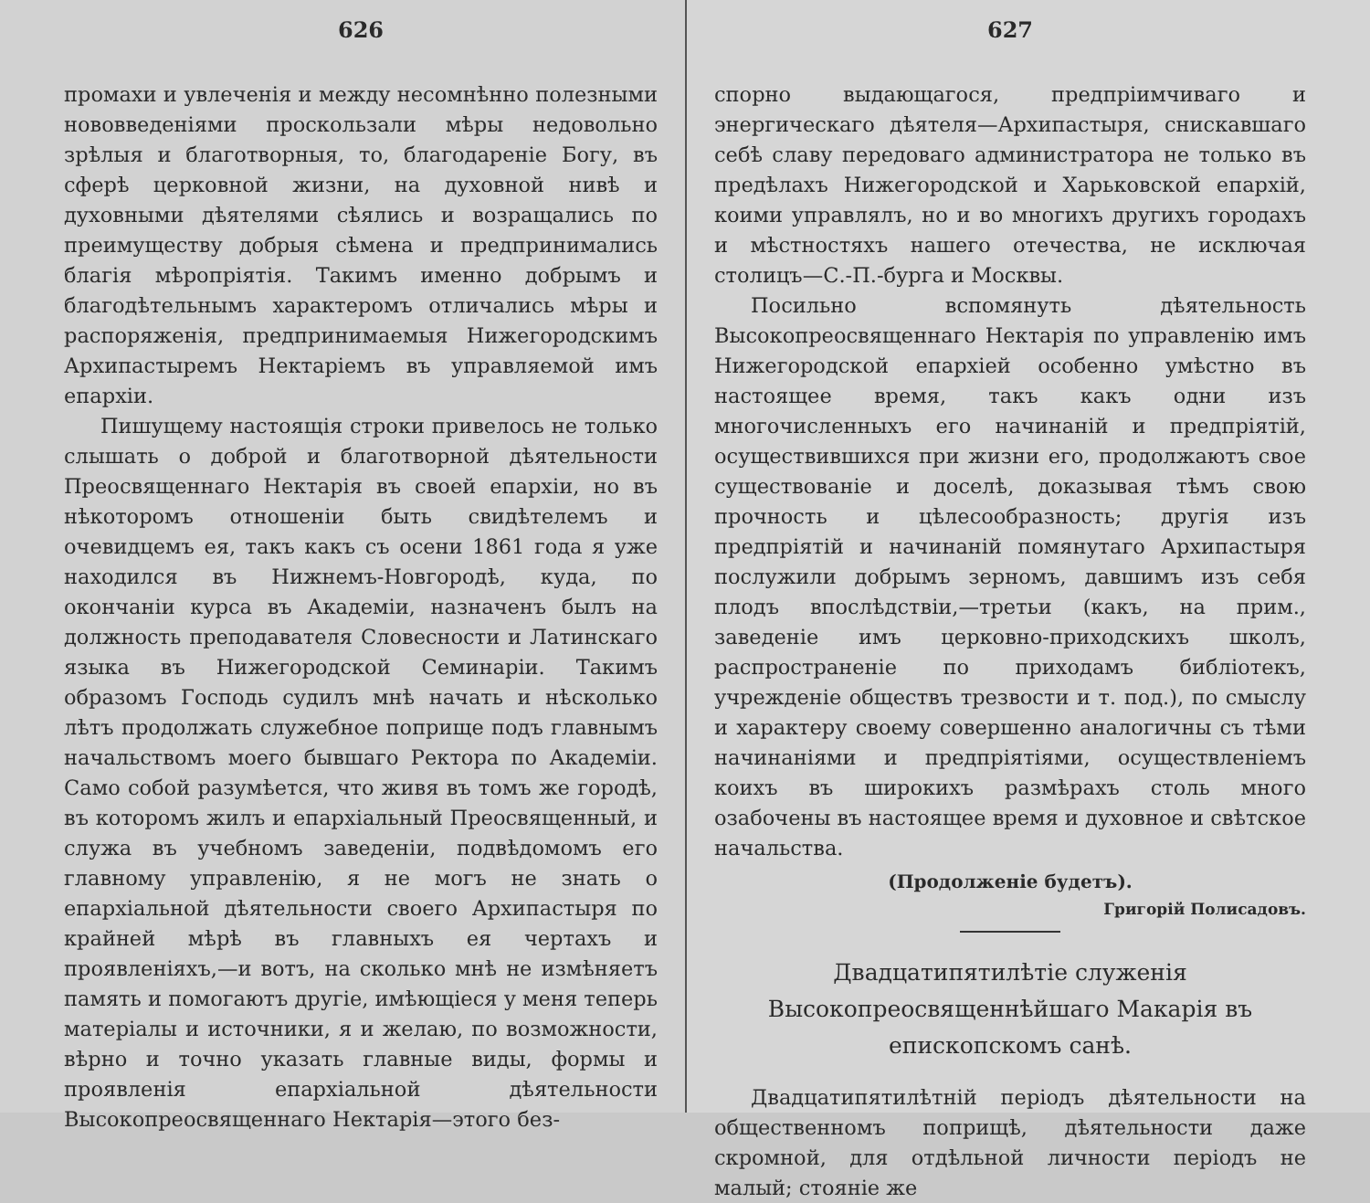626
промахи и увлеченія и между несомнѣнно полезными нововведеніями проскользали мѣры недовольно зрѣлыя и благотворныя, то, благодареніе Богу, въ сферѣ церковной жизни, на духовной нивѣ и духовными дѣятелями сѣялись и возращались по преимуществу добрыя сѣмена и предпринимались благія мѣропріятія. Такимъ именно добрымъ и благодѣтельнымъ характеромъ отличались мѣры и распоряженія, предпринимаемыя Нижегородскимъ Архипастыремъ Нектаріемъ въ управляемой имъ епархіи.
Пишущему настоящія строки привелось не только слышать о доброй и благотворной дѣятельности Преосвященнаго Нектарія въ своей епархіи, но въ нѣкоторомъ отношеніи быть свидѣтелемъ и очевидцемъ ея, такъ какъ съ осени 1861 года я уже находился въ Нижнемъ-Новгородѣ, куда, по окончаніи курса въ Академіи, назначенъ былъ на должность преподавателя Словесности и Латинскаго языка въ Нижегородской Семинаріи. Такимъ образомъ Господь судилъ мнѣ начать и нѣсколько лѣтъ продолжать служебное поприще подъ главнымъ начальствомъ моего бывшаго Ректора по Академіи. Само собой разумѣется, что живя въ томъ же городѣ, въ которомъ жилъ и епархіальный Преосвященный, и служа въ учебномъ заведеніи, подвѣдомомъ его главному управленію, я не могъ не знать о епархіальной дѣятельности своего Архипастыря по крайней мѣрѣ въ главныхъ ея чертахъ и проявленіяхъ,—и вотъ, на сколько мнѣ не измѣняетъ память и помогаютъ другіе, имѣющіеся у меня теперь матеріалы и источники, я и желаю, по возможности, вѣрно и точно указать главные виды, формы и проявленія епархіальной дѣятельности Высокопреосвященнаго Нектарія—этого без-
627
спорно выдающагося, предпріимчиваго и энергическаго дѣятеля—Архипастыря, снискавшаго себѣ славу передоваго администратора не только въ предѣлахъ Нижегородской и Харьковской епархій, коими управлялъ, но и во многихъ другихъ городахъ и мѣстностяхъ нашего отечества, не исключая столицъ—С.-П.-бурга и Москвы.
Посильно вспомянуть дѣятельность Высокопреосвященнаго Нектарія по управленію имъ Нижегородской епархіей особенно умѣстно въ настоящее время, такъ какъ одни изъ многочисленныхъ его начинаній и предпріятій, осуществившихся при жизни его, продолжаютъ свое существованіе и доселѣ, доказывая тѣмъ свою прочность и цѣлесообразность; другія изъ предпріятій и начинаній помянутаго Архипастыря послужили добрымъ зерномъ, давшимъ изъ себя плодъ впослѣдствіи,—третьи (какъ, на прим., заведеніе имъ церковно-приходскихъ школъ, распространеніе по приходамъ библіотекъ, учрежденіе обществъ трезвости и т. под.), по смыслу и характеру своему совершенно аналогичны съ тѣми начинаніями и предпріятіями, осуществленіемъ коихъ въ широкихъ размѣрахъ столь много озабочены въ настоящее время и духовное и свѣтское начальства.
(Продолженіе будетъ).
Григорій Полисадовъ.
Двадцатипятилѣтіе служенія Высокопреосвященнѣйшаго Макарія въ епископскомъ санѣ.
Двадцатипятилѣтній періодъ дѣятельности на общественномъ поприщѣ, дѣятельности даже скромной, для отдѣльной личности періодъ не малый; стояніе же